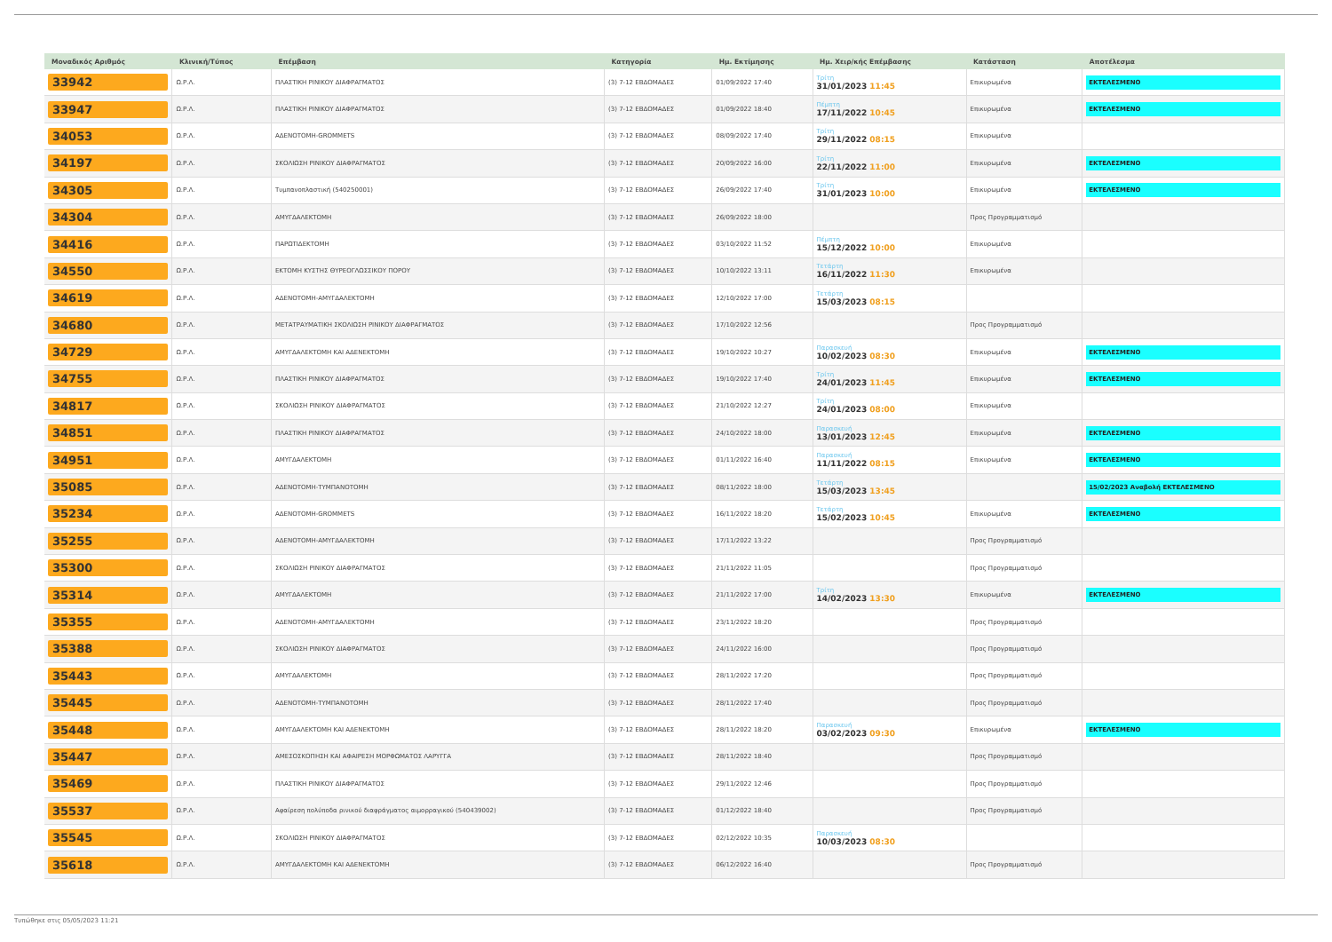| Μοναδικός Αριθμός | Κλινική/Τύπος | Επέμβαση | Κατηγορία | Ημ. Εκτίμησης | Ημ. Χειρ/κής Επέμβασης | Κατάσταση | Αποτέλεσμα |
| --- | --- | --- | --- | --- | --- | --- | --- |
| 33942 | Ω.Ρ.Λ. | ΠΛΑΣΤΙΚΗ ΡΙΝΙΚΟΥ ΔΙΑΦΡΑΓΜΑΤΟΣ | (3) 7-12 ΕΒΔΟΜΑΔΕΣ | 01/09/2022 17:40 | Τρίτη 31/01/2023 11:45 | Επικυρωμένα | ΕΚΤΕΛΕΣΜΕΝΟ |
| 33947 | Ω.Ρ.Λ. | ΠΛΑΣΤΙΚΗ ΡΙΝΙΚΟΥ ΔΙΑΦΡΑΓΜΑΤΟΣ | (3) 7-12 ΕΒΔΟΜΑΔΕΣ | 01/09/2022 18:40 | Πέμπτη 17/11/2022 10:45 | Επικυρωμένα | ΕΚΤΕΛΕΣΜΕΝΟ |
| 34053 | Ω.Ρ.Λ. | ΑΔΕΝΟΤΟΜΗ-GROMMETS | (3) 7-12 ΕΒΔΟΜΑΔΕΣ | 08/09/2022 17:40 | Τρίτη 29/11/2022 08:15 | Επικυρωμένα | |
| 34197 | Ω.Ρ.Λ. | ΣΚΟΛΙΩΣΗ ΡΙΝΙΚΟΥ ΔΙΑΦΡΑΓΜΑΤΟΣ | (3) 7-12 ΕΒΔΟΜΑΔΕΣ | 20/09/2022 16:00 | Τρίτη 22/11/2022 11:00 | Επικυρωμένα | ΕΚΤΕΛΕΣΜΕΝΟ |
| 34305 | Ω.Ρ.Λ. | Τυμπανοπλαστική (540250001) | (3) 7-12 ΕΒΔΟΜΑΔΕΣ | 26/09/2022 17:40 | Τρίτη 31/01/2023 10:00 | Επικυρωμένα | ΕΚΤΕΛΕΣΜΕΝΟ |
| 34304 | Ω.Ρ.Λ. | ΑΜΥΓΔΑΛΕΚΤΟΜΗ | (3) 7-12 ΕΒΔΟΜΑΔΕΣ | 26/09/2022 18:00 | | Προς Προγραμματισμό | |
| 34416 | Ω.Ρ.Λ. | ΠΑΡΩΤΙΔΕΚΤΟΜΗ | (3) 7-12 ΕΒΔΟΜΑΔΕΣ | 03/10/2022 11:52 | Πέμπτη 15/12/2022 10:00 | Επικυρωμένα | |
| 34550 | Ω.Ρ.Λ. | ΕΚΤΟΜΗ ΚΥΣΤΗΣ ΘΥΡΕΟΓΛΩΣΣΙΚΟΥ ΠΟΡΟΥ | (3) 7-12 ΕΒΔΟΜΑΔΕΣ | 10/10/2022 13:11 | Τετάρτη 16/11/2022 11:30 | Επικυρωμένα | |
| 34619 | Ω.Ρ.Λ. | ΑΔΕΝΟΤΟΜΗ-ΑΜΥΓΔΑΛΕΚΤΟΜΗ | (3) 7-12 ΕΒΔΟΜΑΔΕΣ | 12/10/2022 17:00 | Τετάρτη 15/03/2023 08:15 | | |
| 34680 | Ω.Ρ.Λ. | ΜΕΤΑΤΡΑΥΜΑΤΙΚΗ ΣΚΟΛΙΩΣΗ ΡΙΝΙΚΟΥ ΔΙΑΦΡΑΓΜΑΤΟΣ | (3) 7-12 ΕΒΔΟΜΑΔΕΣ | 17/10/2022 12:56 | | Προς Προγραμματισμό | |
| 34729 | Ω.Ρ.Λ. | ΑΜΥΓΔΑΛΕΚΤΟΜΗ ΚΑΙ ΑΔΕΝΕΚΤΟΜΗ | (3) 7-12 ΕΒΔΟΜΑΔΕΣ | 19/10/2022 10:27 | Παρασκευή 10/02/2023 08:30 | Επικυρωμένα | ΕΚΤΕΛΕΣΜΕΝΟ |
| 34755 | Ω.Ρ.Λ. | ΠΛΑΣΤΙΚΗ ΡΙΝΙΚΟΥ ΔΙΑΦΡΑΓΜΑΤΟΣ | (3) 7-12 ΕΒΔΟΜΑΔΕΣ | 19/10/2022 17:40 | Τρίτη 24/01/2023 11:45 | Επικυρωμένα | ΕΚΤΕΛΕΣΜΕΝΟ |
| 34817 | Ω.Ρ.Λ. | ΣΚΟΛΙΩΣΗ ΡΙΝΙΚΟΥ ΔΙΑΦΡΑΓΜΑΤΟΣ | (3) 7-12 ΕΒΔΟΜΑΔΕΣ | 21/10/2022 12:27 | Τρίτη 24/01/2023 08:00 | Επικυρωμένα | |
| 34851 | Ω.Ρ.Λ. | ΠΛΑΣΤΙΚΗ ΡΙΝΙΚΟΥ ΔΙΑΦΡΑΓΜΑΤΟΣ | (3) 7-12 ΕΒΔΟΜΑΔΕΣ | 24/10/2022 18:00 | Παρασκευή 13/01/2023 12:45 | Επικυρωμένα | ΕΚΤΕΛΕΣΜΕΝΟ |
| 34951 | Ω.Ρ.Λ. | ΑΜΥΓΔΑΛΕΚΤΟΜΗ | (3) 7-12 ΕΒΔΟΜΑΔΕΣ | 01/11/2022 16:40 | Παρασκευή 11/11/2022 08:15 | Επικυρωμένα | ΕΚΤΕΛΕΣΜΕΝΟ |
| 35085 | Ω.Ρ.Λ. | ΑΔΕΝΟΤΟΜΗ-ΤΥΜΠΑΝΟΤΟΜΗ | (3) 7-12 ΕΒΔΟΜΑΔΕΣ | 08/11/2022 18:00 | Τετάρτη 15/03/2023 13:45 | | 15/02/2023 Αναβολή ΕΚΤΕΛΕΣΜΕΝΟ |
| 35234 | Ω.Ρ.Λ. | ΑΔΕΝΟΤΟΜΗ-GROMMETS | (3) 7-12 ΕΒΔΟΜΑΔΕΣ | 16/11/2022 18:20 | Τετάρτη 15/02/2023 10:45 | Επικυρωμένα | ΕΚΤΕΛΕΣΜΕΝΟ |
| 35255 | Ω.Ρ.Λ. | ΑΔΕΝΟΤΟΜΗ-ΑΜΥΓΔΑΛΕΚΤΟΜΗ | (3) 7-12 ΕΒΔΟΜΑΔΕΣ | 17/11/2022 13:22 | | Προς Προγραμματισμό | |
| 35300 | Ω.Ρ.Λ. | ΣΚΟΛΙΩΣΗ ΡΙΝΙΚΟΥ ΔΙΑΦΡΑΓΜΑΤΟΣ | (3) 7-12 ΕΒΔΟΜΑΔΕΣ | 21/11/2022 11:05 | | Προς Προγραμματισμό | |
| 35314 | Ω.Ρ.Λ. | ΑΜΥΓΔΑΛΕΚΤΟΜΗ | (3) 7-12 ΕΒΔΟΜΑΔΕΣ | 21/11/2022 17:00 | Τρίτη 14/02/2023 13:30 | Επικυρωμένα | ΕΚΤΕΛΕΣΜΕΝΟ |
| 35355 | Ω.Ρ.Λ. | ΑΔΕΝΟΤΟΜΗ-ΑΜΥΓΔΑΛΕΚΤΟΜΗ | (3) 7-12 ΕΒΔΟΜΑΔΕΣ | 23/11/2022 18:20 | | Προς Προγραμματισμό | |
| 35388 | Ω.Ρ.Λ. | ΣΚΟΛΙΩΣΗ ΡΙΝΙΚΟΥ ΔΙΑΦΡΑΓΜΑΤΟΣ | (3) 7-12 ΕΒΔΟΜΑΔΕΣ | 24/11/2022 16:00 | | Προς Προγραμματισμό | |
| 35443 | Ω.Ρ.Λ. | ΑΜΥΓΔΑΛΕΚΤΟΜΗ | (3) 7-12 ΕΒΔΟΜΑΔΕΣ | 28/11/2022 17:20 | | Προς Προγραμματισμό | |
| 35445 | Ω.Ρ.Λ. | ΑΔΕΝΟΤΟΜΗ-ΤΥΜΠΑΝΟΤΟΜΗ | (3) 7-12 ΕΒΔΟΜΑΔΕΣ | 28/11/2022 17:40 | | Προς Προγραμματισμό | |
| 35448 | Ω.Ρ.Λ. | ΑΜΥΓΔΑΛΕΚΤΟΜΗ ΚΑΙ ΑΔΕΝΕΚΤΟΜΗ | (3) 7-12 ΕΒΔΟΜΑΔΕΣ | 28/11/2022 18:20 | Παρασκευή 03/02/2023 09:30 | Επικυρωμένα | ΕΚΤΕΛΕΣΜΕΝΟ |
| 35447 | Ω.Ρ.Λ. | ΑΜΕΣΟΣΚΟΠΗΣΗ ΚΑΙ ΑΦΑΙΡΕΣΗ ΜΟΡΦΩΜΑΤΟΣ ΛΑΡΥΓΓΑ | (3) 7-12 ΕΒΔΟΜΑΔΕΣ | 28/11/2022 18:40 | | Προς Προγραμματισμό | |
| 35469 | Ω.Ρ.Λ. | ΠΛΑΣΤΙΚΗ ΡΙΝΙΚΟΥ ΔΙΑΦΡΑΓΜΑΤΟΣ | (3) 7-12 ΕΒΔΟΜΑΔΕΣ | 29/11/2022 12:46 | | Προς Προγραμματισμό | |
| 35537 | Ω.Ρ.Λ. | Αφαίρεση πολύποδα ρινικού διαφράγματος αιμορραγικού (540439002) | (3) 7-12 ΕΒΔΟΜΑΔΕΣ | 01/12/2022 18:40 | | Προς Προγραμματισμό | |
| 35545 | Ω.Ρ.Λ. | ΣΚΟΛΙΩΣΗ ΡΙΝΙΚΟΥ ΔΙΑΦΡΑΓΜΑΤΟΣ | (3) 7-12 ΕΒΔΟΜΑΔΕΣ | 02/12/2022 10:35 | Παρασκευή 10/03/2023 08:30 | | |
| 35618 | Ω.Ρ.Λ. | ΑΜΥΓΔΑΛΕΚΤΟΜΗ ΚΑΙ ΑΔΕΝΕΚΤΟΜΗ | (3) 7-12 ΕΒΔΟΜΑΔΕΣ | 06/12/2022 16:40 | | Προς Προγραμματισμό | |
Τυπώθηκε στις 05/05/2023 11:21